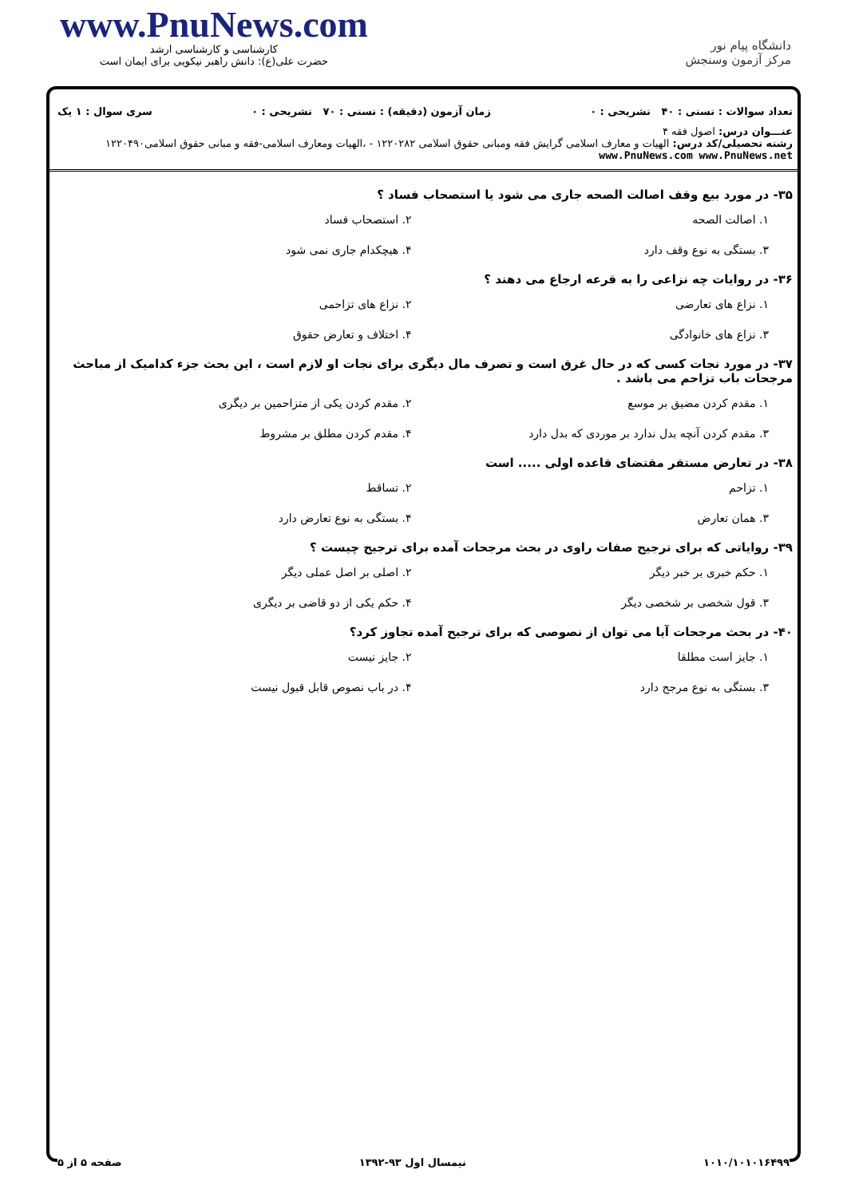www.PnuNews.com
کارشناسی و کارشناسی ارشد
حضرت علی(ع): دانش راهبر نیکویی برای ایمان است
دانشگاه پیام نور
مرکز آزمون وسنجش
تعداد سوالات : تستی : ۴۰ تشریحی : ۰ زمان آزمون (دقیقه) : تستی : ۷۰ تشریحی : ۰ سری سوال : ۱ یک
عنـــوان درس: اصول فقه ۴
رشته تحصیلی/کد درس: الهیات و معارف اسلامی گرایش فقه ومبانی حقوق اسلامی ۱۲۲۰۲۸۲ - ،الهیات ومعارف اسلامی-فقه و مبانی حقوق اسلامی۱۲۲۰۴۹۰ www.PnuNews.com www.PnuNews.net
۳۵- در مورد بیع وقف اصالت الصحه جاری می شود یا استصحاب فساد ؟
۱. اصالت الصحه ۲. استصحاب فساد ۳. بستگی به نوع وقف دارد ۴. هیچکدام جاری نمی شود
۳۶- در روایات چه نزاعی را به قرعه ارجاع می دهند ؟
۱. نزاع های تعارضی ۲. نزاع های تزاحمی ۳. نزاع های خانوادگی ۴. اختلاف و تعارض حقوق
۳۷- در مورد نجات کسی که در حال غرق است و تصرف مال دیگری برای نجات او لازم است ، این بحث جزء کدامیک از مباحث مرجحات باب تزاحم می باشد .
۱. مقدم کردن مضیق بر موسع ۲. مقدم کردن یکی از متزاحمین بر دیگری ۳. مقدم کردن آنچه بدل ندارد بر موردی که بدل دارد ۴. مقدم کردن مطلق بر مشروط
۳۸- در تعارض مستقر مقتضای قاعده اولی ..... است
۱. تزاحم ۲. تساقط ۳. همان تعارض ۴. بستگی به نوع تعارض دارد
۳۹- روایاتی که برای ترجیح صفات راوی در بحث مرجحات آمده برای ترجیح چیست ؟
۱. حکم خبری بر خبر دیگر ۲. اصلی بر اصل عملی دیگر ۳. قول شخصی بر شخصی دیگر ۴. حکم یکی از دو قاضی بر دیگری
۴۰- در بحث مرجحات آیا می توان از نصوصی که برای ترجیح آمده تجاوز کرد؟
۱. جایز است مطلقا ۲. جایز نیست ۳. بستگی به نوع مرجح دارد ۴. در باب نصوص قابل قبول نیست
۱۰۱۰/۱۰۱۰۱۶۴۹۹ نیمسال اول ۹۳-۱۳۹۲ صفحه ۵ از ۵